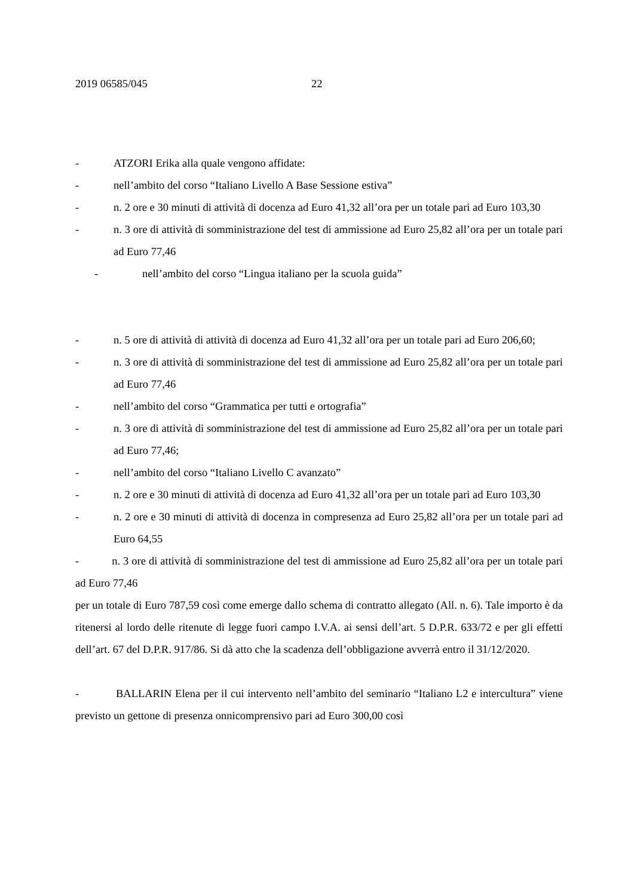2019 06585/045 22
- ATZORI Erika alla quale vengono affidate:
- nell’ambito del corso “Italiano Livello A Base Sessione estiva”
- n. 2 ore e 30 minuti di attività di docenza ad Euro 41,32 all’ora per un totale pari ad Euro 103,30
- n. 3 ore di attività di somministrazione del test di ammissione ad Euro 25,82 all’ora per un totale pari ad Euro 77,46
- nell’ambito del corso “Lingua italiano per la scuola guida”
- n. 5 ore di attività di attività di docenza ad Euro 41,32 all’ora per un totale pari ad Euro 206,60;
- n. 3 ore di attività di somministrazione del test di ammissione ad Euro 25,82 all’ora per un totale pari ad Euro 77,46
- nell’ambito del corso “Grammatica per tutti e ortografia”
- n. 3 ore di attività di somministrazione del test di ammissione ad Euro 25,82 all’ora per un totale pari ad Euro 77,46;
- nell’ambito del corso “Italiano Livello C avanzato”
- n. 2 ore e 30 minuti di attività di docenza ad Euro 41,32 all’ora per un totale pari ad Euro 103,30
- n. 2 ore e 30 minuti di attività di docenza in compresenza ad Euro 25,82 all’ora per un totale pari ad Euro 64,55
- n. 3 ore di attività di somministrazione del test di ammissione ad Euro 25,82 all’ora per un totale pari ad Euro 77,46
per un totale di Euro 787,59 così come emerge dallo schema di contratto allegato (All. n. 6). Tale importo è da ritenersi al lordo delle ritenute di legge fuori campo I.V.A. ai sensi dell’art. 5 D.P.R. 633/72 e per gli effetti dell’art. 67 del D.P.R. 917/86. Si dà atto che la scadenza dell’obbligazione avverrà entro il 31/12/2020.
- BALLARIN Elena per il cui intervento nell’ambito del seminario “Italiano L2 e intercultura” viene previsto un gettone di presenza onnicomprensivo pari ad Euro 300,00 così